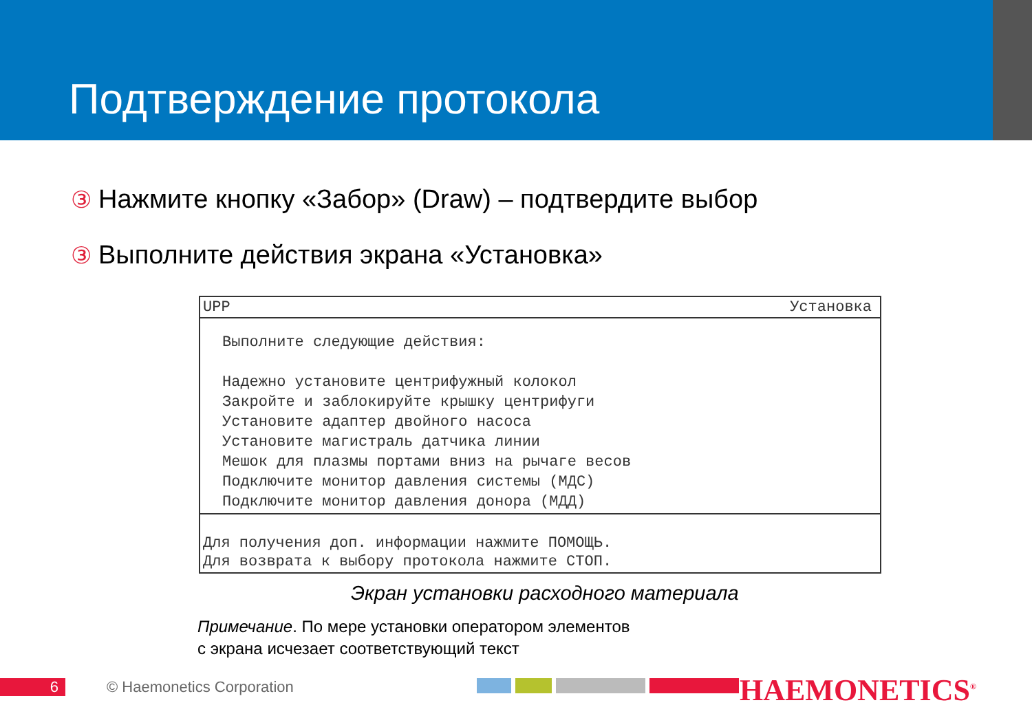Подтверждение протокола
③ Нажмите кнопку «Забор» (Draw) – подтвердите выбор
③ Выполните действия экрана «Установка»
UPP Установка
Выполните следующие действия:
Надежно установите центрифужный колокол
Закройте и заблокируйте крышку центрифуги
Установите адаптер двойного насоса
Установите магистраль датчика линии
Мешок для плазмы портами вниз на рычаге весов
Подключите монитор давления системы (МДС)
Подключите монитор давления донора (МДД)
Для получения доп. информации нажмите ПОМОЩЬ.
Для возврата к выбору протокола нажмите СТОП.
Экран установки расходного материала
Примечание. По мере установки оператором элементов
с экрана исчезает соответствующий текст
6 © Haemonetics Corporation HAEMONETICS<sup>®</sup>